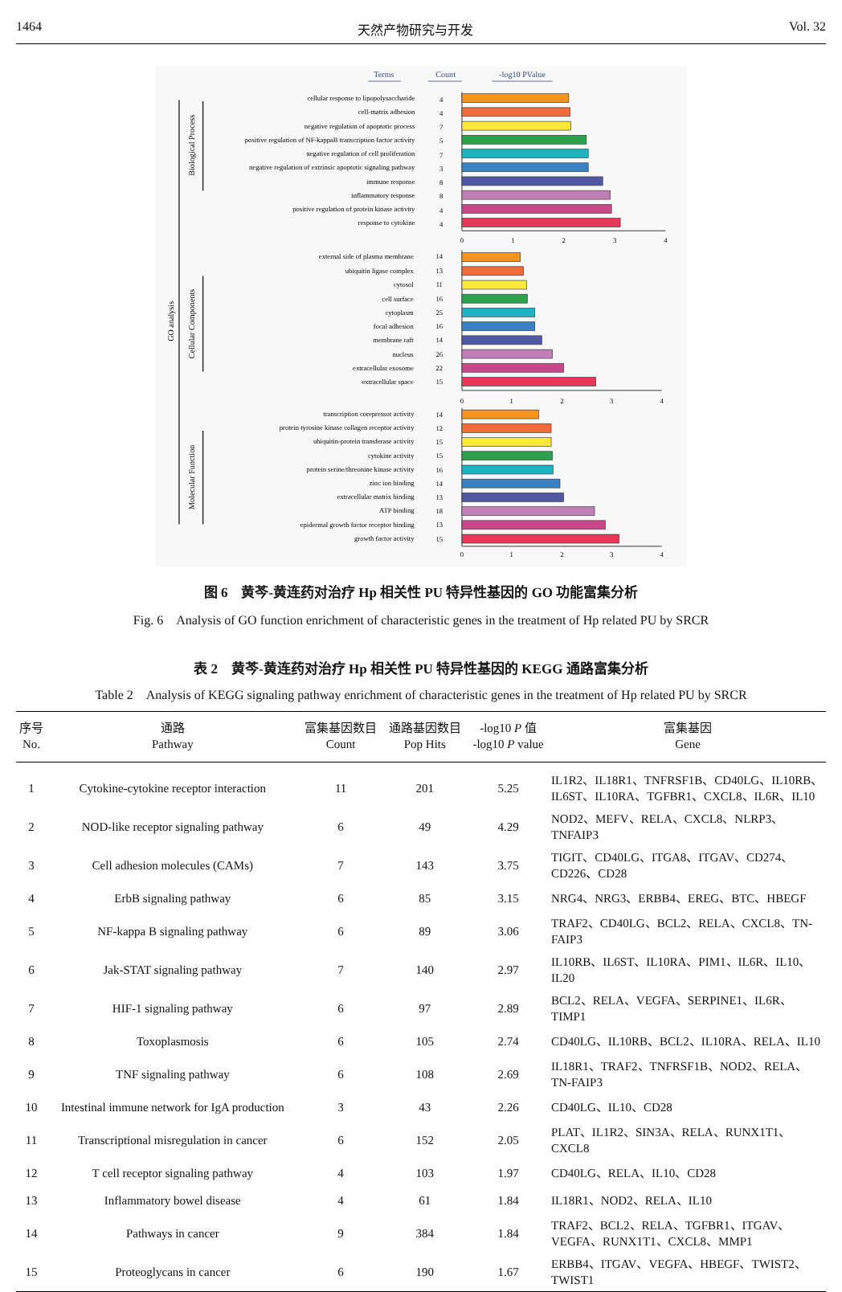1464 天然产物研究与开发 Vol. 32
Terms
Count
-log10 PValue
GO analysis
Biological Process
Cellular Components
Molecular Function
cellular response to lipopolysaccharide
cell-matrix adhesion
negative regulation of apoptotic process
positive regulation of NF-kappaB transcription factor activity
negative regulation of cell proliferation
negative regulation of extrinsic apoptotic signaling pathway
immune response
inflammatory response
positive regulation of protein kinase activity
response to cytokine
external side of plasma membrane
ubiquitin ligase complex
cytosol
cell surface
cytoplasm
focal adhesion
membrane raft
nucleus
extracellular exosome
extracellular space
transcription corepressor activity
protein tyrosine kinase collagen receptor activity
ubiquitin-protein transferase activity
cytokine activity
protein serine/threonine kinase activity
zinc ion binding
extracellular matrix binding
ATP binding
epidermal growth factor receptor binding
growth factor activity
4
4
7
5
7
3
8
8
4
4
14
13
11
16
25
16
14
26
22
15
14
12
15
15
16
14
13
18
13
15
0
1
2
3
4
0
1
2
3
4
0
1
2
3
4
图 6　黄芩-黄连药对治疗 Hp 相关性 PU 特异性基因的 GO 功能富集分析
Fig. 6　Analysis of GO function enrichment of characteristic genes in the treatment of Hp related PU by SRCR
表 2　黄芩-黄连药对治疗 Hp 相关性 PU 特异性基因的 KEGG 通路富集分析
Table 2　Analysis of KEGG signaling pathway enrichment of characteristic genes in the treatment of Hp related PU by SRCR
| 序号 No. | 通路 Pathway | 富集基因数目 Count | 通路基因数目 Pop Hits | -log10 P 值 -log10 P value | 富集基因 Gene |
| --- | --- | --- | --- | --- | --- |
| 1 | Cytokine-cytokine receptor interaction | 11 | 201 | 5.25 | IL1R2、IL18R1、TNFRSF1B、CD40LG、IL10RB、IL6ST、IL10RA、TGFBR1、CXCL8、IL6R、IL10 |
| 2 | NOD-like receptor signaling pathway | 6 | 49 | 4.29 | NOD2、MEFV、RELA、CXCL8、NLRP3、TNFAIP3 |
| 3 | Cell adhesion molecules (CAMs) | 7 | 143 | 3.75 | TIGIT、CD40LG、ITGA8、ITGAV、CD274、CD226、CD28 |
| 4 | ErbB signaling pathway | 6 | 85 | 3.15 | NRG4、NRG3、ERBB4、EREG、BTC、HBEGF |
| 5 | NF-kappa B signaling pathway | 6 | 89 | 3.06 | TRAF2、CD40LG、BCL2、RELA、CXCL8、TN-FAIP3 |
| 6 | Jak-STAT signaling pathway | 7 | 140 | 2.97 | IL10RB、IL6ST、IL10RA、PIM1、IL6R、IL10、IL20 |
| 7 | HIF-1 signaling pathway | 6 | 97 | 2.89 | BCL2、RELA、VEGFA、SERPINE1、IL6R、TIMP1 |
| 8 | Toxoplasmosis | 6 | 105 | 2.74 | CD40LG、IL10RB、BCL2、IL10RA、RELA、IL10 |
| 9 | TNF signaling pathway | 6 | 108 | 2.69 | IL18R1、TRAF2、TNFRSF1B、NOD2、RELA、TN-FAIP3 |
| 10 | Intestinal immune network for IgA production | 3 | 43 | 2.26 | CD40LG、IL10、CD28 |
| 11 | Transcriptional misregulation in cancer | 6 | 152 | 2.05 | PLAT、IL1R2、SIN3A、RELA、RUNX1T1、CXCL8 |
| 12 | T cell receptor signaling pathway | 4 | 103 | 1.97 | CD40LG、RELA、IL10、CD28 |
| 13 | Inflammatory bowel disease | 4 | 61 | 1.84 | IL18R1、NOD2、RELA、IL10 |
| 14 | Pathways in cancer | 9 | 384 | 1.84 | TRAF2、BCL2、RELA、TGFBR1、ITGAV、VEGFA、RUNX1T1、CXCL8、MMP1 |
| 15 | Proteoglycans in cancer | 6 | 190 | 1.67 | ERBB4、ITGAV、VEGFA、HBEGF、TWIST2、TWIST1 |